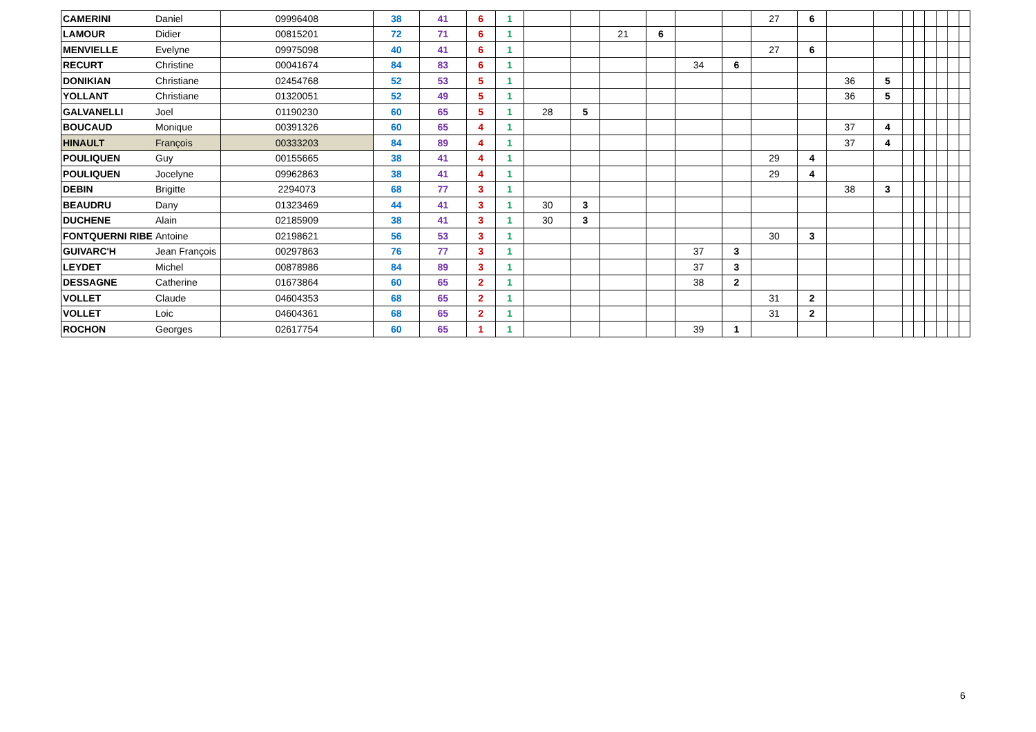| CAMERINI | Daniel | 09996408 | 38 | 41 | 6 | 1 | | | | | | | 27 | 6 | | | | | | | | |
| LAMOUR | Didier | 00815201 | 72 | 71 | 6 | 1 | | | 21 | 6 | | | | | | | | | | | | |
| MENVIELLE | Evelyne | 09975098 | 40 | 41 | 6 | 1 | | | | | | | 27 | 6 | | | | | | | | |
| RECURT | Christine | 00041674 | 84 | 83 | 6 | 1 | | | | | 34 | 6 | | | | | | | | | | |
| DONIKIAN | Christiane | 02454768 | 52 | 53 | 5 | 1 | | | | | | | | | 36 | 5 | | | | | | |
| YOLLANT | Christiane | 01320051 | 52 | 49 | 5 | 1 | | | | | | | | | 36 | 5 | | | | | | |
| GALVANELLI | Joel | 01190230 | 60 | 65 | 5 | 1 | 28 | 5 | | | | | | | | | | | | | | |
| BOUCAUD | Monique | 00391326 | 60 | 65 | 4 | 1 | | | | | | | | | 37 | 4 | | | | | | |
| HINAULT | François | 00333203 | 84 | 89 | 4 | 1 | | | | | | | | | 37 | 4 | | | | | | |
| POULIQUEN | Guy | 00155665 | 38 | 41 | 4 | 1 | | | | | | | 29 | 4 | | | | | | | | |
| POULIQUEN | Jocelyne | 09962863 | 38 | 41 | 4 | 1 | | | | | | | 29 | 4 | | | | | | | | |
| DEBIN | Brigitte | 2294073 | 68 | 77 | 3 | 1 | | | | | | | | | 38 | 3 | | | | | | |
| BEAUDRU | Dany | 01323469 | 44 | 41 | 3 | 1 | 30 | 3 | | | | | | | | | | | | | | |
| DUCHENE | Alain | 02185909 | 38 | 41 | 3 | 1 | 30 | 3 | | | | | | | | | | | | | | |
| FONTQUERNI RIBE | Antoine | 02198621 | 56 | 53 | 3 | 1 | | | | | | | 30 | 3 | | | | | | | | |
| GUIVARC'H | Jean François | 00297863 | 76 | 77 | 3 | 1 | | | | | 37 | 3 | | | | | | | | | | |
| LEYDET | Michel | 00878986 | 84 | 89 | 3 | 1 | | | | | 37 | 3 | | | | | | | | | | |
| DESSAGNE | Catherine | 01673864 | 60 | 65 | 2 | 1 | | | | | 38 | 2 | | | | | | | | | | |
| VOLLET | Claude | 04604353 | 68 | 65 | 2 | 1 | | | | | | | 31 | 2 | | | | | | | | |
| VOLLET | Loic | 04604361 | 68 | 65 | 2 | 1 | | | | | | | 31 | 2 | | | | | | | | |
| ROCHON | Georges | 02617754 | 60 | 65 | 1 | 1 | | | | | 39 | 1 | | | | | | | | | | |
6